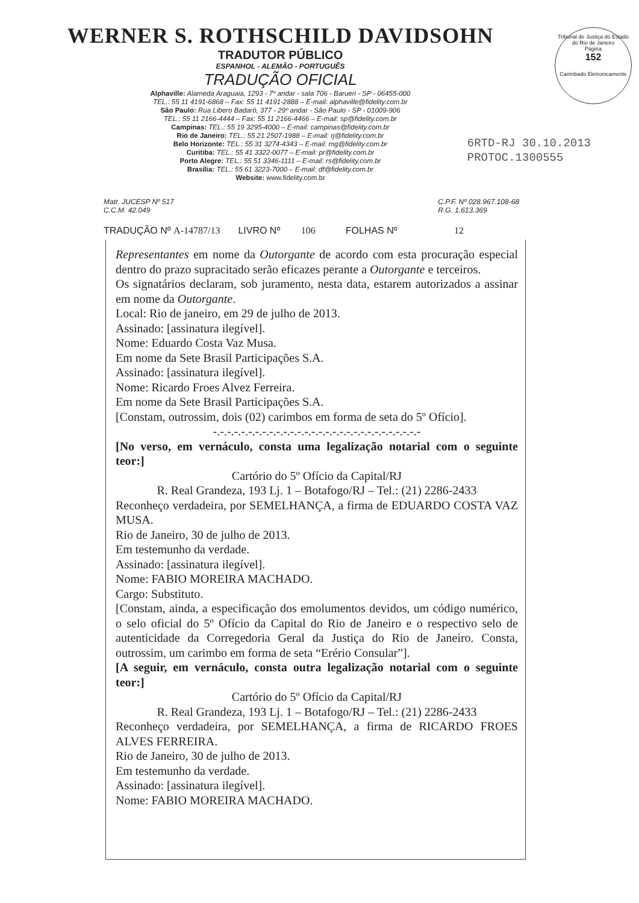Tribunal de Justiça do Estado do Rio de Janeiro
Página
152
Carimbado Eletronicamente
WERNER S. ROTHSCHILD DAVIDSOHN
TRADUTOR PÚBLICO
ESPANHOL - ALEMÃO - PORTUGUÊS
TRADUÇÃO OFICIAL
Alphaville: Alameda Araguaia, 1293 - 7º andar - sala 706 - Barueri - SP - 06455-000
TEL.: 55 11 4191-6868 – Fax: 55 11 4191-2888 – E-mail: alphaville@fidelity.com.br
São Paulo: Rua Libero Badaró, 377 - 29º andar - São Paulo - SP - 01009-906
TEL.: 55 11 2166-4444 – Fax: 55 11 2166-4466 – E-mail: sp@fidelity.com.br
Campinas: TEL.: 55 19 3295-4000 – E-mail: campinas@fidelity.com.br
Rio de Janeiro: TEL.: 55 21 2507-1988 – E-mail: rj@fidelity.com.br
Belo Horizonte: TEL.: 55 31 3274-4343 – E-mail: mg@fidelity.com.br
Curitiba: TEL.: 55 41 3322-0077 – E-mail: pr@fidelity.com.br
Porto Alegre: TEL.: 55 51 3346-1111 – E-mail: rs@fidelity.com.br
Brasília: TEL.: 55 61 3223-7000 – E-mail: df@fidelity.com.br
Website: www.fidelity.com.br
6RTD-RJ 30.10.2013
PROTOC.1300555
Matr. JUCESP Nº 517
C.C.M. 42.049
C.P.F. Nº 028.967.108-68
R.G. 1.613.369
TRADUÇÃO Nº A-14787/13 LIVRO Nº 106 FOLHAS Nº 12
Representantes em nome da Outorgante de acordo com esta procuração especial dentro do prazo supracitado serão eficazes perante a Outorgante e terceiros.
Os signatários declaram, sob juramento, nesta data, estarem autorizados a assinar em nome da Outorgante.
Local: Rio de janeiro, em 29 de julho de 2013.
Assinado: [assinatura ilegível].
Nome: Eduardo Costa Vaz Musa.
Em nome da Sete Brasil Participações S.A.
Assinado: [assinatura ilegível].
Nome: Ricardo Froes Alvez Ferreira.
Em nome da Sete Brasil Participações S.A.
[Constam, outrossim, dois (02) carimbos em forma de seta do 5º Ofício].
-.-.-.-.-.-.-.-.-.-.-.-.-.-.-.-.-.-.-.-.-.-.-.-.-.-.-.-.-.-
[No verso, em vernáculo, consta uma legalização notarial com o seguinte teor:]
Cartório do 5º Ofício da Capital/RJ
R. Real Grandeza, 193 Lj. 1 – Botafogo/RJ – Tel.: (21) 2286-2433
Reconheço verdadeira, por SEMELHANÇA, a firma de EDUARDO COSTA VAZ MUSA.
Rio de Janeiro, 30 de julho de 2013.
Em testemunho da verdade.
Assinado: [assinatura ilegível].
Nome: FABIO MOREIRA MACHADO.
Cargo: Substituto.
[Constam, ainda, a especificação dos emolumentos devidos, um código numérico, o selo oficial do 5º Ofício da Capital do Rio de Janeiro e o respectivo selo de autenticidade da Corregedoria Geral da Justiça do Rio de Janeiro. Consta, outrossim, um carimbo em forma de seta “Erério Consular”].
[A seguir, em vernáculo, consta outra legalização notarial com o seguinte teor:]
Cartório do 5º Ofício da Capital/RJ
R. Real Grandeza, 193 Lj. 1 – Botafogo/RJ – Tel.: (21) 2286-2433
Reconheço verdadeira, por SEMELHANÇA, a firma de RICARDO FROES ALVES FERREIRA.
Rio de Janeiro, 30 de julho de 2013.
Em testemunho da verdade.
Assinado: [assinatura ilegível].
Nome: FABIO MOREIRA MACHADO.